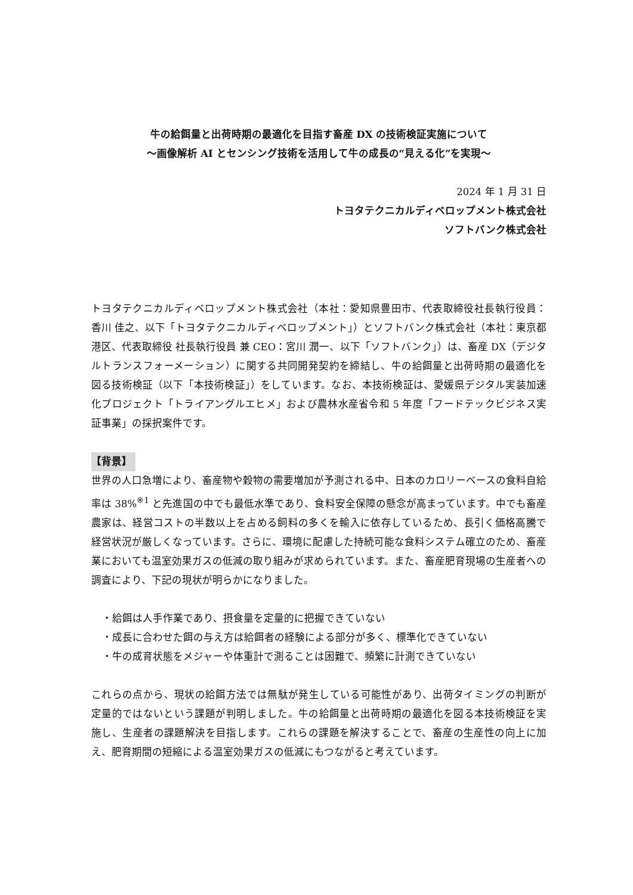牛の給餌量と出荷時期の最適化を目指す畜産 DX の技術検証実施について
〜画像解析 AI とセンシング技術を活用して牛の成長の“見える化”を実現〜
2024 年 1 月 31 日
トヨタテクニカルディベロップメント株式会社
ソフトバンク株式会社
トヨタテクニカルディベロップメント株式会社（本社：愛知県豊田市、代表取締役社長執行役員：香川 佳之、以下「トヨタテクニカルディベロップメント」）とソフトバンク株式会社（本社：東京都港区、代表取締役 社長執行役員 兼 CEO：宮川 潤一、以下「ソフトバンク」）は、畜産 DX（デジタルトランスフォーメーション）に関する共同開発契約を締結し、牛の給餌量と出荷時期の最適化を図る技術検証（以下「本技術検証」）をしています。なお、本技術検証は、愛媛県デジタル実装加速化プロジェクト「トライアングルエヒメ」および農林水産省令和 5 年度「フードテックビジネス実証事業」の採択案件です。
【背景】
世界の人口急増により、畜産物や穀物の需要増加が予測される中、日本のカロリーベースの食料自給率は 38%<sup>※1</sup> と先進国の中でも最低水準であり、食料安全保障の懸念が高まっています。中でも畜産農家は、経営コストの半数以上を占める飼料の多くを輸入に依存しているため、長引く価格高騰で経営状況が厳しくなっています。さらに、環境に配慮した持続可能な食料システム確立のため、畜産業においても温室効果ガスの低減の取り組みが求められています。また、畜産肥育現場の生産者への調査により、下記の現状が明らかになりました。
・給餌は人手作業であり、摂食量を定量的に把握できていない
・成長に合わせた餌の与え方は給餌者の経験による部分が多く、標準化できていない
・牛の成育状態をメジャーや体重計で測ることは困難で、頻繁に計測できていない
これらの点から、現状の給餌方法では無駄が発生している可能性があり、出荷タイミングの判断が定量的ではないという課題が判明しました。牛の給餌量と出荷時期の最適化を図る本技術検証を実施し、生産者の課題解決を目指します。これらの課題を解決することで、畜産の生産性の向上に加え、肥育期間の短縮による温室効果ガスの低減にもつながると考えています。